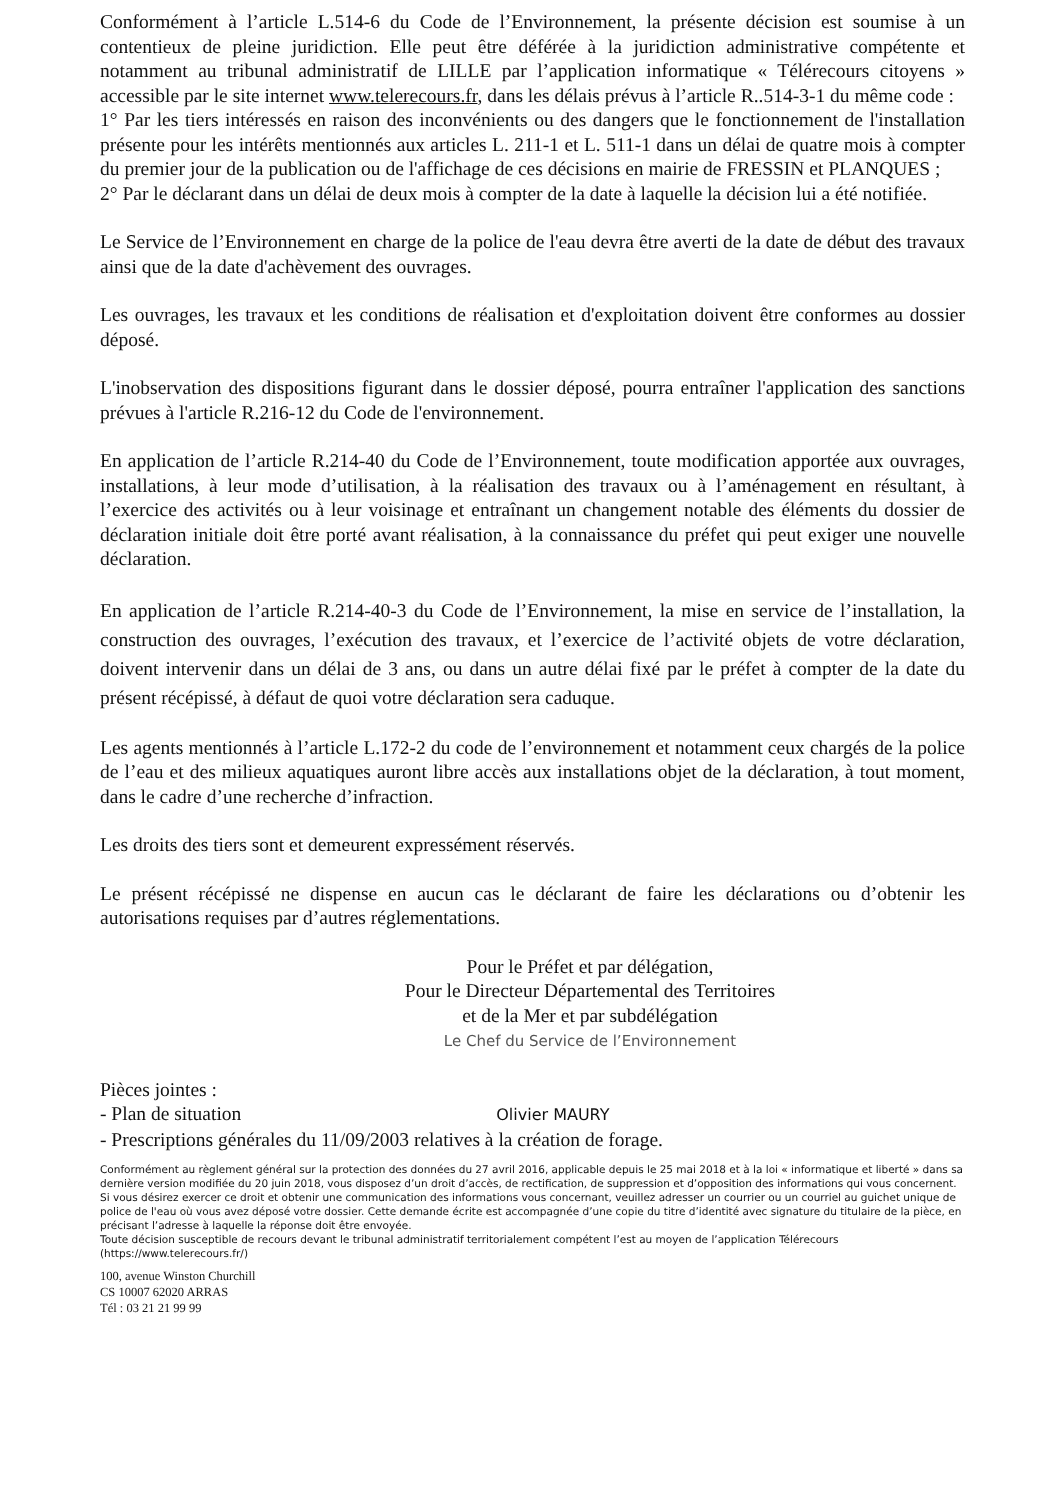Conformément à l’article L.514-6 du Code de l’Environnement, la présente décision est soumise à un contentieux de pleine juridiction. Elle peut être déférée à la juridiction administrative compétente et notamment au tribunal administratif de LILLE par l’application informatique « Télérecours citoyens » accessible par le site internet www.telerecours.fr, dans les délais prévus à l’article R..514-3-1 du même code :
1° Par les tiers intéressés en raison des inconvénients ou des dangers que le fonctionnement de l'installation présente pour les intérêts mentionnés aux articles L. 211-1 et L. 511-1 dans un délai de quatre mois à compter du premier jour de la publication ou de l'affichage de ces décisions en mairie de FRESSIN et PLANQUES ;
2° Par le déclarant dans un délai de deux mois à compter de la date à laquelle la décision lui a été notifiée.
Le Service de l’Environnement en charge de la police de l'eau devra être averti de la date de début des travaux ainsi que de la date d'achèvement des ouvrages.
Les ouvrages, les travaux et les conditions de réalisation et d'exploitation doivent être conformes au dossier déposé.
L'inobservation des dispositions figurant dans le dossier déposé, pourra entraîner l'application des sanctions prévues à l'article R.216-12 du Code de l'environnement.
En application de l’article R.214-40 du Code de l’Environnement, toute modification apportée aux ouvrages, installations, à leur mode d’utilisation, à la réalisation des travaux ou à l’aménagement en résultant, à l’exercice des activités ou à leur voisinage et entraînant un changement notable des éléments du dossier de déclaration initiale doit être porté avant réalisation, à la connaissance du préfet qui peut exiger une nouvelle déclaration.
En application de l’article R.214-40-3 du Code de l’Environnement, la mise en service de l’installation, la construction des ouvrages, l’exécution des travaux, et l’exercice de l’activité objets de votre déclaration, doivent intervenir dans un délai de 3 ans, ou dans un autre délai fixé par le préfet à compter de la date du présent récépissé, à défaut de quoi votre déclaration sera caduque.
Les agents mentionnés à l’article L.172-2 du code de l’environnement et notamment ceux chargés de la police de l’eau et des milieux aquatiques auront libre accès aux installations objet de la déclaration, à tout moment, dans le cadre d’une recherche d’infraction.
Les droits des tiers sont et demeurent expressément réservés.
Le présent récépissé ne dispense en aucun cas le déclarant de faire les déclarations ou d’obtenir les autorisations requises par d’autres réglementations.
Pour le Préfet et par délégation,
Pour le Directeur Départemental des Territoires et de la Mer et par subdélégation
Le Chef du Service de l’Environnement
Pièces jointes :
- Plan de situation Olivier MAURY
- Prescriptions générales du 11/09/2003 relatives à la création de forage.
Conformément au règlement général sur la protection des données du 27 avril 2016, applicable depuis le 25 mai 2018 et à la loi « informatique et liberté » dans sa dernière version modifiée du 20 juin 2018, vous disposez d’un droit d’accès, de rectification, de suppression et d’opposition des informations qui vous concernent.
Si vous désirez exercer ce droit et obtenir une communication des informations vous concernant, veuillez adresser un courrier ou un courriel au guichet unique de police de l'eau où vous avez déposé votre dossier. Cette demande écrite est accompagnée d’une copie du titre d’identité avec signature du titulaire de la pièce, en précisant l’adresse à laquelle la réponse doit être envoyée.
Toute décision susceptible de recours devant le tribunal administratif territorialement compétent l’est au moyen de l’application Télérecours (https://www.telerecours.fr/)
100, avenue Winston Churchill
CS 10007 62020 ARRAS
Tél : 03 21 21 99 99